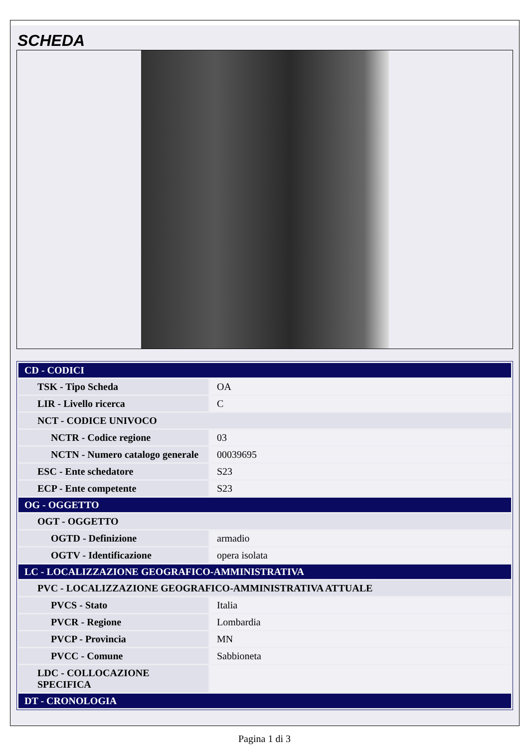SCHEDA
| CD - CODICI | |
| TSK - Tipo Scheda | OA |
| LIR - Livello ricerca | C |
| NCT - CODICE UNIVOCO | |
| NCTR - Codice regione | 03 |
| NCTN - Numero catalogo generale | 00039695 |
| ESC - Ente schedatore | S23 |
| ECP - Ente competente | S23 |
| OG - OGGETTO | |
| OGT - OGGETTO | |
| OGTD - Definizione | armadio |
| OGTV - Identificazione | opera isolata |
| LC - LOCALIZZAZIONE GEOGRAFICO-AMMINISTRATIVA | |
| PVC - LOCALIZZAZIONE GEOGRAFICO-AMMINISTRATIVA ATTUALE | |
| PVCS - Stato | Italia |
| PVCR - Regione | Lombardia |
| PVCP - Provincia | MN |
| PVCC - Comune | Sabbioneta |
| LDC - COLLOCAZIONE SPECIFICA | |
| DT - CRONOLOGIA | |
Pagina 1 di 3